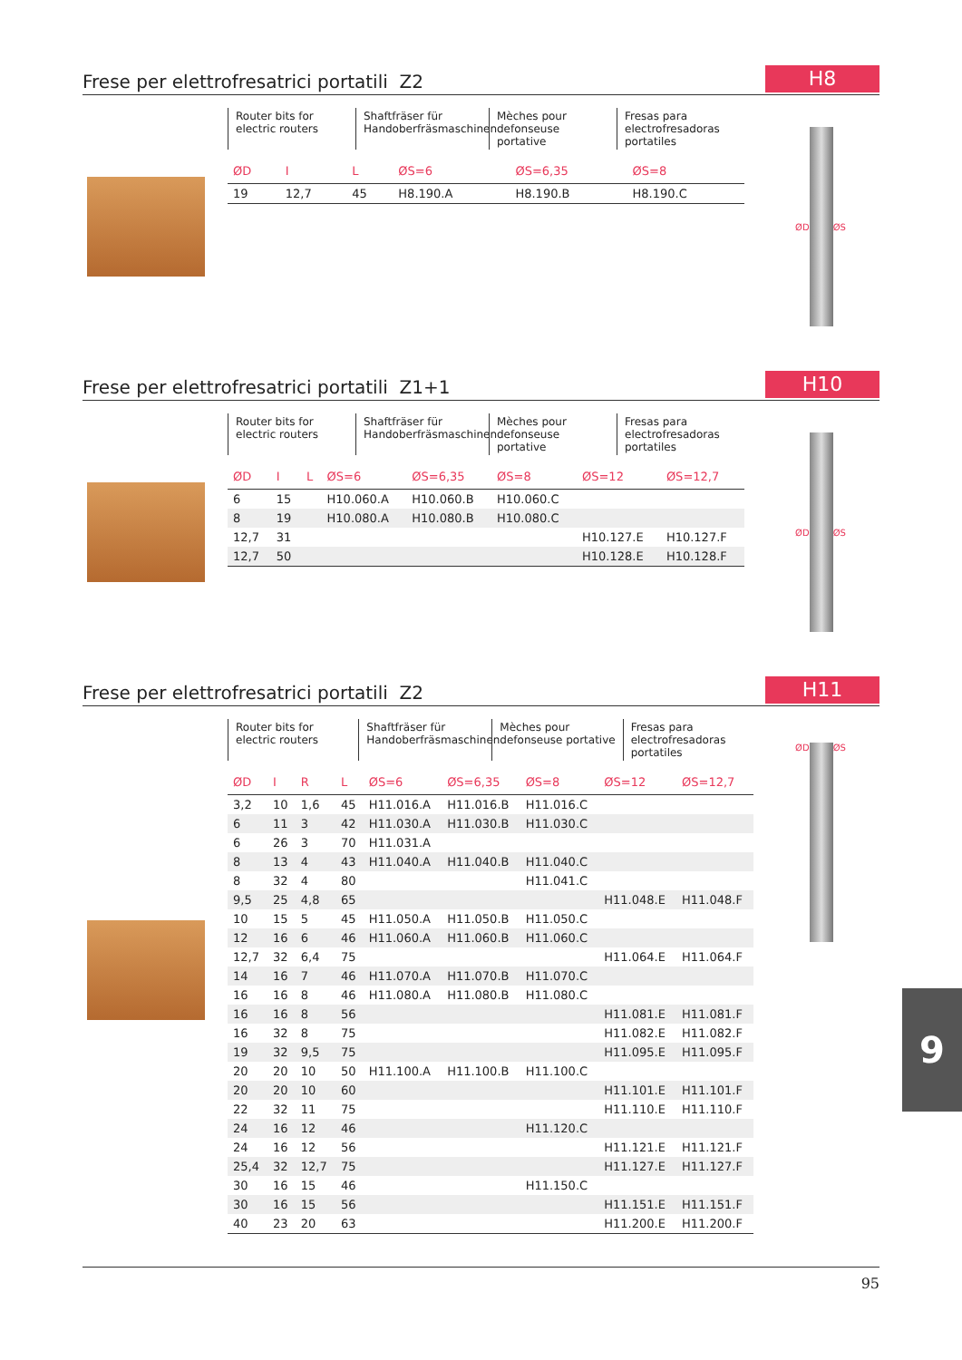Frese per elettrofresatrici portatili Z2
H8
Router bits for electric routers
Shaftfräser für Handoberfräsmaschinen
Mèches pour defonseuse portative
Fresas para electrofresadoras portatiles
| ØD | I | L | ØS=6 | ØS=6,35 | ØS=8 |
| --- | --- | --- | --- | --- | --- |
| 19 | 12,7 | 45 | H8.190.A | H8.190.B | H8.190.C |
ØD ØS
Frese per elettrofresatrici portatili Z1+1
H10
Router bits for electric routers
Shaftfräser für Handoberfräsmaschinen
Mèches pour defonseuse portative
Fresas para electrofresadoras portatiles
| ØD | I | L | ØS=6 | ØS=6,35 | ØS=8 | ØS=12 | ØS=12,7 |
| --- | --- | --- | --- | --- | --- | --- | --- |
| 6 | 15 | | H10.060.A | H10.060.B | H10.060.C | | |
| 8 | 19 | | H10.080.A | H10.080.B | H10.080.C | | |
| 12,7 | 31 | | | | | H10.127.E | H10.127.F |
| 12,7 | 50 | | | | | H10.128.E | H10.128.F |
ØD ØS
Frese per elettrofresatrici portatili Z2
H11
Router bits for electric routers
Shaftfräser für Handoberfräsmaschinen
Mèches pour defonseuse portative
Fresas para electrofresadoras portatiles
| ØD | I | R | L | ØS=6 | ØS=6,35 | ØS=8 | ØS=12 | ØS=12,7 |
| --- | --- | --- | --- | --- | --- | --- | --- | --- |
| 3,2 | 10 | 1,6 | 45 | H11.016.A | H11.016.B | H11.016.C | | |
| 6 | 11 | 3 | 42 | H11.030.A | H11.030.B | H11.030.C | | |
| 6 | 26 | 3 | 70 | H11.031.A | | | | |
| 8 | 13 | 4 | 43 | H11.040.A | H11.040.B | H11.040.C | | |
| 8 | 32 | 4 | 80 | | | H11.041.C | | |
| 9,5 | 25 | 4,8 | 65 | | | | H11.048.E | H11.048.F |
| 10 | 15 | 5 | 45 | H11.050.A | H11.050.B | H11.050.C | | |
| 12 | 16 | 6 | 46 | H11.060.A | H11.060.B | H11.060.C | | |
| 12,7 | 32 | 6,4 | 75 | | | | H11.064.E | H11.064.F |
| 14 | 16 | 7 | 46 | H11.070.A | H11.070.B | H11.070.C | | |
| 16 | 16 | 8 | 46 | H11.080.A | H11.080.B | H11.080.C | | |
| 16 | 16 | 8 | 56 | | | | H11.081.E | H11.081.F |
| 16 | 32 | 8 | 75 | | | | H11.082.E | H11.082.F |
| 19 | 32 | 9,5 | 75 | | | | H11.095.E | H11.095.F |
| 20 | 20 | 10 | 50 | H11.100.A | H11.100.B | H11.100.C | | |
| 20 | 20 | 10 | 60 | | | | H11.101.E | H11.101.F |
| 22 | 32 | 11 | 75 | | | | H11.110.E | H11.110.F |
| 24 | 16 | 12 | 46 | | | H11.120.C | | |
| 24 | 16 | 12 | 56 | | | | H11.121.E | H11.121.F |
| 25,4 | 32 | 12,7 | 75 | | | | H11.127.E | H11.127.F |
| 30 | 16 | 15 | 46 | | | H11.150.C | | |
| 30 | 16 | 15 | 56 | | | | H11.151.E | H11.151.F |
| 40 | 23 | 20 | 63 | | | | H11.200.E | H11.200.F |
ØD ØS
9
95